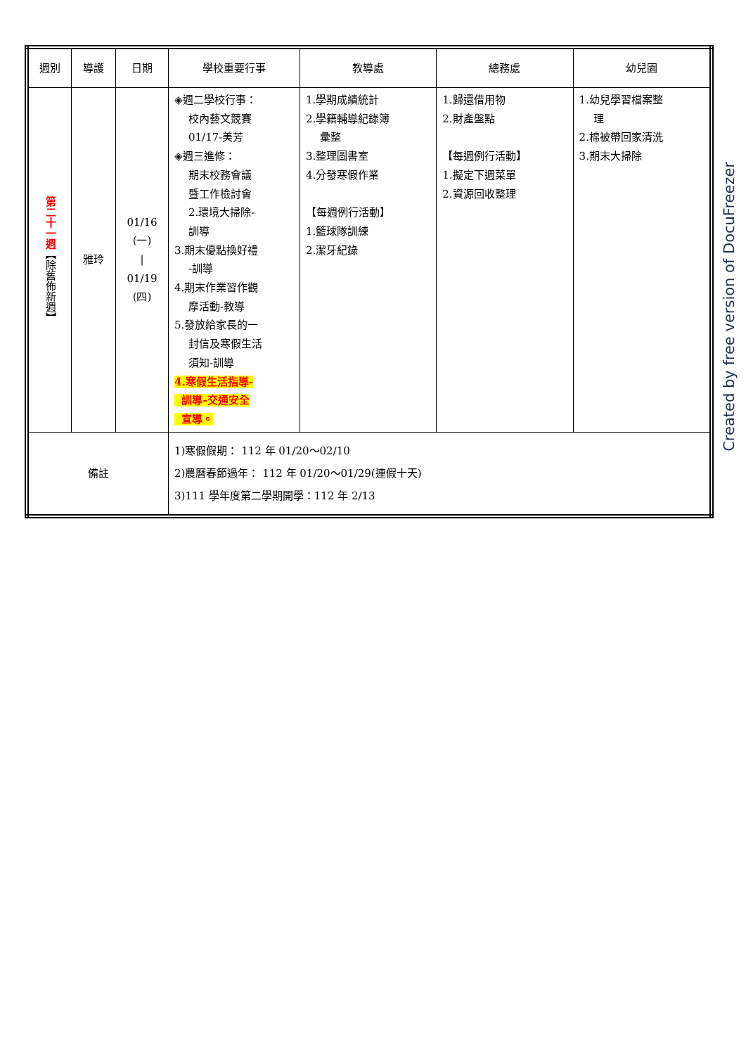| 週別 | 導護 | 日期 | 學校重要行事 | 教導處 | 總務處 | 幼兒園 |
| 第二十一週 【除舊佈新週】 | 雅玲 | 01/16 (一) / 01/19 (四) | ◈週二學校行事： 校內藝文競賽 01/17-美芳 ◈週三進修： 期末校務會議 暨工作檢討會 2.環境大掃除- 訓導 3.期末優點換好禮 -訓導 4.期末作業習作觀 摩活動-教導 5.發放給家長的一 封信及寒假生活 須知-訓導 4.寒假生活指導- 訓導-交通安全 宣導。 | 1.學期成績統計 2.學籍輔導紀錄簿 彙整 3.整理圖書室 4.分發寒假作業 【每週例行活動】 1.籃球隊訓練 2.潔牙紀錄 | 1.歸還借用物 2.財產盤點 【每週例行活動】 1.擬定下週菜單 2.資源回收整理 | 1.幼兒學習檔案整 理 2.棉被帶回家清洗 3.期末大掃除 |
| 備註 | | | 1)寒假假期： 112 年 01/20～02/10 2)農曆春節過年： 112 年 01/20～01/29(連假十天) 3)111 學年度第二學期開學：112 年 2/13 | | | |
Created by free version of DocuFreezer